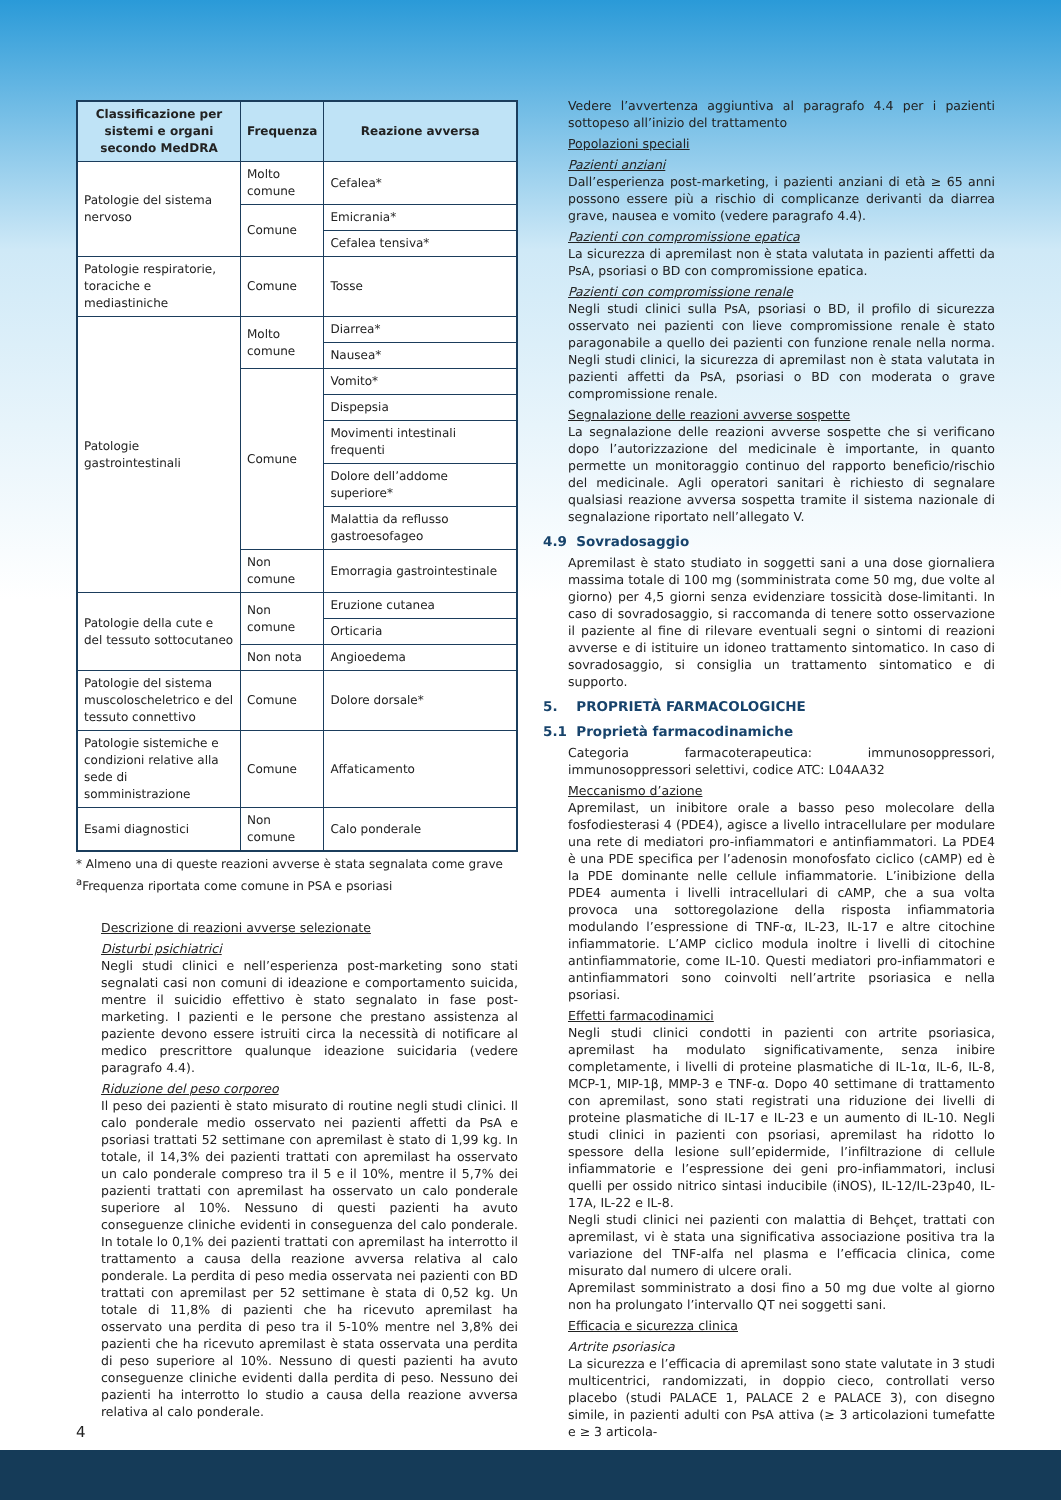| Classificazione per sistemi e organi secondo MedDRA | Frequenza | Reazione avversa |
| --- | --- | --- |
| Patologie del sistema nervoso | Molto comune | Cefalea* |
| | Comune | Emicrania* |
| | | Cefalea tensiva* |
| Patologie respiratorie, toraciche e mediastiniche | Comune | Tosse |
| Patologie gastrointestinali | Molto comune | Diarrea* |
| | | Nausea* |
| | Comune | Vomito* |
| | | Dispepsia |
| | | Movimenti intestinali frequenti |
| | | Dolore dell’addome superiore* |
| | | Malattia da reflusso gastroesofageo |
| | Non comune | Emorragia gastrointestinale |
| Patologie della cute e del tessuto sottocutaneo | Non comune | Eruzione cutanea |
| | | Orticaria |
| | Non nota | Angioedema |
| Patologie del sistema muscoloscheletrico e del tessuto connettivo | Comune | Dolore dorsale* |
| Patologie sistemiche e condizioni relative alla sede di somministrazione | Comune | Affaticamento |
| Esami diagnostici | Non comune | Calo ponderale |
* Almeno una di queste reazioni avverse è stata segnalata come grave
<sup>a</sup> Frequenza riportata come comune in PSA e psoriasi
Descrizione di reazioni avverse selezionate
Disturbi psichiatrici
Negli studi clinici e nell’esperienza post-marketing sono stati segnalati casi non comuni di ideazione e comportamento suicida, mentre il suicidio effettivo è stato segnalato in fase post-marketing. I pazienti e le persone che prestano assistenza al paziente devono essere istruiti circa la necessità di notificare al medico prescrittore qualunque ideazione suicidaria (vedere paragrafo 4.4).
Riduzione del peso corporeo
Il peso dei pazienti è stato misurato di routine negli studi clinici. Il calo ponderale medio osservato nei pazienti affetti da PsA e psoriasi trattati 52 settimane con apremilast è stato di 1,99 kg. In totale, il 14,3% dei pazienti trattati con apremilast ha osservato un calo ponderale compreso tra il 5 e il 10%, mentre il 5,7% dei pazienti trattati con apremilast ha osservato un calo ponderale superiore al 10%. Nessuno di questi pazienti ha avuto conseguenze cliniche evidenti in conseguenza del calo ponderale. In totale lo 0,1% dei pazienti trattati con apremilast ha interrotto il trattamento a causa della reazione avversa relativa al calo ponderale. La perdita di peso media osservata nei pazienti con BD trattati con apremilast per 52 settimane è stata di 0,52 kg. Un totale di 11,8% di pazienti che ha ricevuto apremilast ha osservato una perdita di peso tra il 5-10% mentre nel 3,8% dei pazienti che ha ricevuto apremilast è stata osservata una perdita di peso superiore al 10%. Nessuno di questi pazienti ha avuto conseguenze cliniche evidenti dalla perdita di peso. Nessuno dei pazienti ha interrotto lo studio a causa della reazione avversa relativa al calo ponderale.
Vedere l’avvertenza aggiuntiva al paragrafo 4.4 per i pazienti sottopeso all’inizio del trattamento
Popolazioni speciali
Pazienti anziani
Dall’esperienza post-marketing, i pazienti anziani di età ≥ 65 anni possono essere più a rischio di complicanze derivanti da diarrea grave, nausea e vomito (vedere paragrafo 4.4).
Pazienti con compromissione epatica
La sicurezza di apremilast non è stata valutata in pazienti affetti da PsA, psoriasi o BD con compromissione epatica.
Pazienti con compromissione renale
Negli studi clinici sulla PsA, psoriasi o BD, il profilo di sicurezza osservato nei pazienti con lieve compromissione renale è stato paragonabile a quello dei pazienti con funzione renale nella norma. Negli studi clinici, la sicurezza di apremilast non è stata valutata in pazienti affetti da PsA, psoriasi o BD con moderata o grave compromissione renale.
Segnalazione delle reazioni avverse sospette
La segnalazione delle reazioni avverse sospette che si verificano dopo l’autorizzazione del medicinale è importante, in quanto permette un monitoraggio continuo del rapporto beneficio/rischio del medicinale. Agli operatori sanitari è richiesto di segnalare qualsiasi reazione avversa sospetta tramite il sistema nazionale di segnalazione riportato nell’allegato V.
4.9 Sovradosaggio
Apremilast è stato studiato in soggetti sani a una dose giornaliera massima totale di 100 mg (somministrata come 50 mg, due volte al giorno) per 4,5 giorni senza evidenziare tossicità dose-limitanti. In caso di sovradosaggio, si raccomanda di tenere sotto osservazione il paziente al fine di rilevare eventuali segni o sintomi di reazioni avverse e di istituire un idoneo trattamento sintomatico. In caso di sovradosaggio, si consiglia un trattamento sintomatico e di supporto.
5. PROPRIETÀ FARMACOLOGICHE
5.1 Proprietà farmacodinamiche
Categoria farmacoterapeutica: immunosoppressori, immunosoppressori selettivi, codice ATC: L04AA32
Meccanismo d’azione
Apremilast, un inibitore orale a basso peso molecolare della fosfodiesterasi 4 (PDE4), agisce a livello intracellulare per modulare una rete di mediatori pro-infiammatori e antinfiammatori. La PDE4 è una PDE specifica per l’adenosin monofosfato ciclico (cAMP) ed è la PDE dominante nelle cellule infiammatorie. L’inibizione della PDE4 aumenta i livelli intracellulari di cAMP, che a sua volta provoca una sottoregolazione della risposta infiammatoria modulando l’espressione di TNF-α, IL-23, IL-17 e altre citochine infiammatorie. L’AMP ciclico modula inoltre i livelli di citochine antinfiammatorie, come IL-10. Questi mediatori pro-infiammatori e antinfiammatori sono coinvolti nell’artrite psoriasica e nella psoriasi.
Effetti farmacodinamici
Negli studi clinici condotti in pazienti con artrite psoriasica, apremilast ha modulato significativamente, senza inibire completamente, i livelli di proteine plasmatiche di IL-1α, IL-6, IL-8, MCP-1, MIP-1β, MMP-3 e TNF-α. Dopo 40 settimane di trattamento con apremilast, sono stati registrati una riduzione dei livelli di proteine plasmatiche di IL-17 e IL-23 e un aumento di IL-10. Negli studi clinici in pazienti con psoriasi, apremilast ha ridotto lo spessore della lesione sull’epidermide, l’infiltrazione di cellule infiammatorie e l’espressione dei geni pro-infiammatori, inclusi quelli per ossido nitrico sintasi inducibile (iNOS), IL-12/IL-23p40, IL-17A, IL-22 e IL-8.
Negli studi clinici nei pazienti con malattia di Behçet, trattati con apremilast, vi è stata una significativa associazione positiva tra la variazione del TNF-alfa nel plasma e l’efficacia clinica, come misurato dal numero di ulcere orali.
Apremilast somministrato a dosi fino a 50 mg due volte al giorno non ha prolungato l’intervallo QT nei soggetti sani.
Efficacia e sicurezza clinica
Artrite psoriasica
La sicurezza e l’efficacia di apremilast sono state valutate in 3 studi multicentrici, randomizzati, in doppio cieco, controllati verso placebo (studi PALACE 1, PALACE 2 e PALACE 3), con disegno simile, in pazienti adulti con PsA attiva (≥ 3 articolazioni tumefatte e ≥ 3 articola-
4